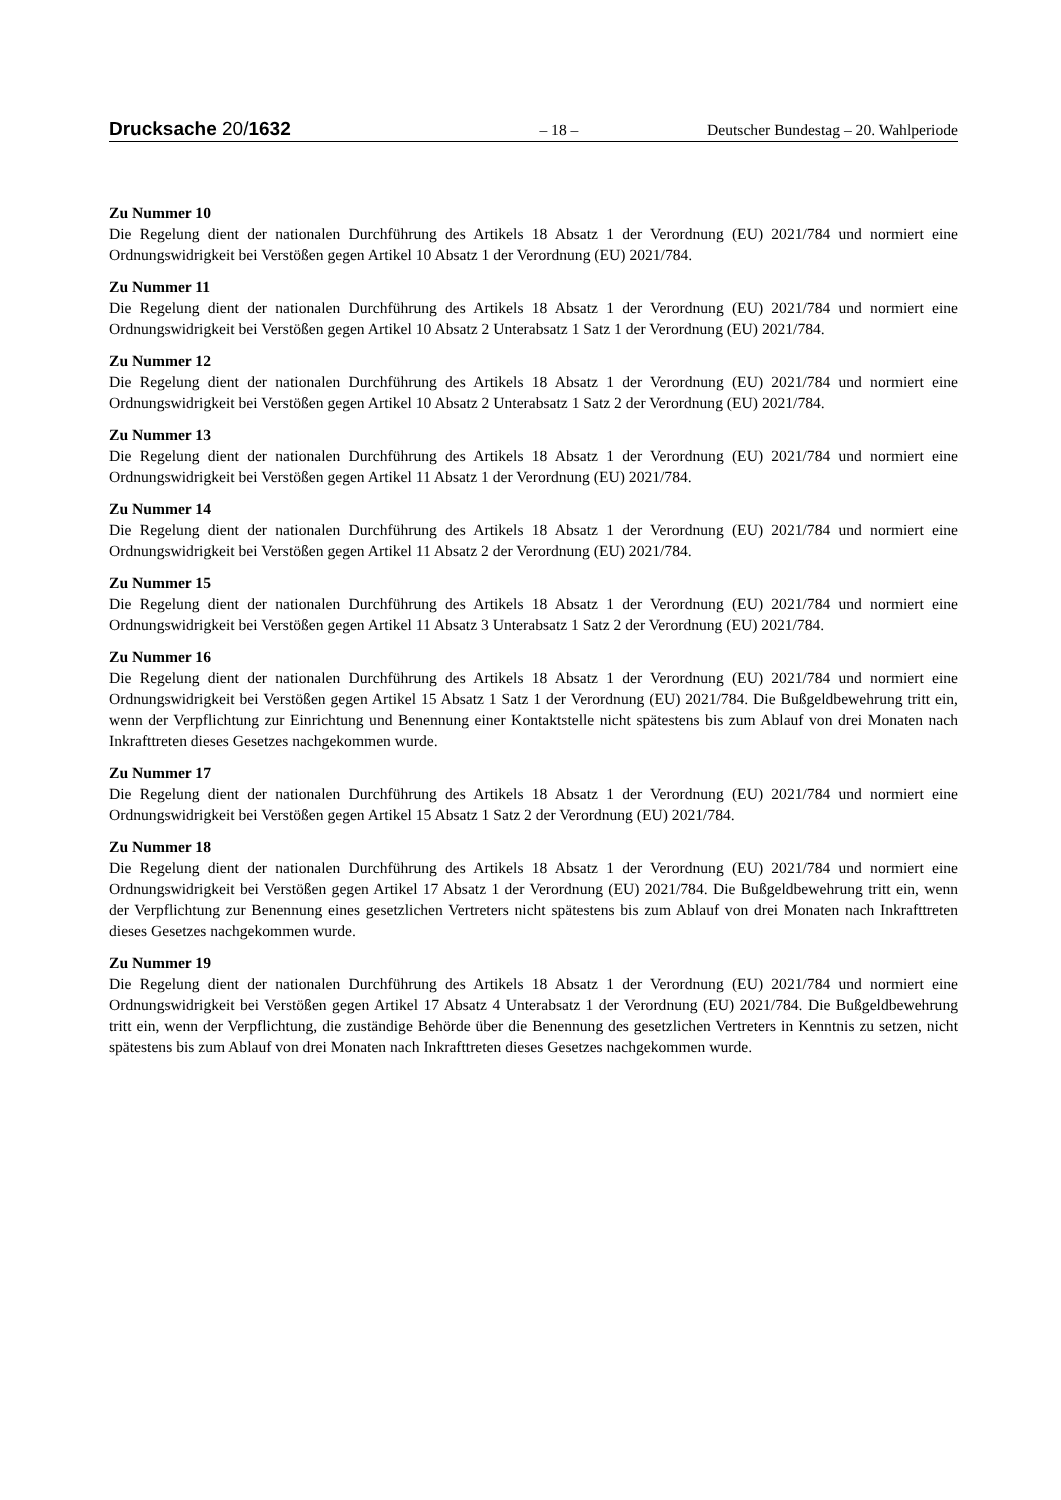Drucksache 20/1632 – 18 – Deutscher Bundestag – 20. Wahlperiode
Zu Nummer 10
Die Regelung dient der nationalen Durchführung des Artikels 18 Absatz 1 der Verordnung (EU) 2021/784 und normiert eine Ordnungswidrigkeit bei Verstößen gegen Artikel 10 Absatz 1 der Verordnung (EU) 2021/784.
Zu Nummer 11
Die Regelung dient der nationalen Durchführung des Artikels 18 Absatz 1 der Verordnung (EU) 2021/784 und normiert eine Ordnungswidrigkeit bei Verstößen gegen Artikel 10 Absatz 2 Unterabsatz 1 Satz 1 der Verordnung (EU) 2021/784.
Zu Nummer 12
Die Regelung dient der nationalen Durchführung des Artikels 18 Absatz 1 der Verordnung (EU) 2021/784 und normiert eine Ordnungswidrigkeit bei Verstößen gegen Artikel 10 Absatz 2 Unterabsatz 1 Satz 2 der Verordnung (EU) 2021/784.
Zu Nummer 13
Die Regelung dient der nationalen Durchführung des Artikels 18 Absatz 1 der Verordnung (EU) 2021/784 und normiert eine Ordnungswidrigkeit bei Verstößen gegen Artikel 11 Absatz 1 der Verordnung (EU) 2021/784.
Zu Nummer 14
Die Regelung dient der nationalen Durchführung des Artikels 18 Absatz 1 der Verordnung (EU) 2021/784 und normiert eine Ordnungswidrigkeit bei Verstößen gegen Artikel 11 Absatz 2 der Verordnung (EU) 2021/784.
Zu Nummer 15
Die Regelung dient der nationalen Durchführung des Artikels 18 Absatz 1 der Verordnung (EU) 2021/784 und normiert eine Ordnungswidrigkeit bei Verstößen gegen Artikel 11 Absatz 3 Unterabsatz 1 Satz 2 der Verordnung (EU) 2021/784.
Zu Nummer 16
Die Regelung dient der nationalen Durchführung des Artikels 18 Absatz 1 der Verordnung (EU) 2021/784 und normiert eine Ordnungswidrigkeit bei Verstößen gegen Artikel 15 Absatz 1 Satz 1 der Verordnung (EU) 2021/784. Die Bußgeldbewehrung tritt ein, wenn der Verpflichtung zur Einrichtung und Benennung einer Kontaktstelle nicht spätestens bis zum Ablauf von drei Monaten nach Inkrafttreten dieses Gesetzes nachgekommen wurde.
Zu Nummer 17
Die Regelung dient der nationalen Durchführung des Artikels 18 Absatz 1 der Verordnung (EU) 2021/784 und normiert eine Ordnungswidrigkeit bei Verstößen gegen Artikel 15 Absatz 1 Satz 2 der Verordnung (EU) 2021/784.
Zu Nummer 18
Die Regelung dient der nationalen Durchführung des Artikels 18 Absatz 1 der Verordnung (EU) 2021/784 und normiert eine Ordnungswidrigkeit bei Verstößen gegen Artikel 17 Absatz 1 der Verordnung (EU) 2021/784. Die Bußgeldbewehrung tritt ein, wenn der Verpflichtung zur Benennung eines gesetzlichen Vertreters nicht spätestens bis zum Ablauf von drei Monaten nach Inkrafttreten dieses Gesetzes nachgekommen wurde.
Zu Nummer 19
Die Regelung dient der nationalen Durchführung des Artikels 18 Absatz 1 der Verordnung (EU) 2021/784 und normiert eine Ordnungswidrigkeit bei Verstößen gegen Artikel 17 Absatz 4 Unterabsatz 1 der Verordnung (EU) 2021/784. Die Bußgeldbewehrung tritt ein, wenn der Verpflichtung, die zuständige Behörde über die Benennung des gesetzlichen Vertreters in Kenntnis zu setzen, nicht spätestens bis zum Ablauf von drei Monaten nach Inkrafttreten dieses Gesetzes nachgekommen wurde.